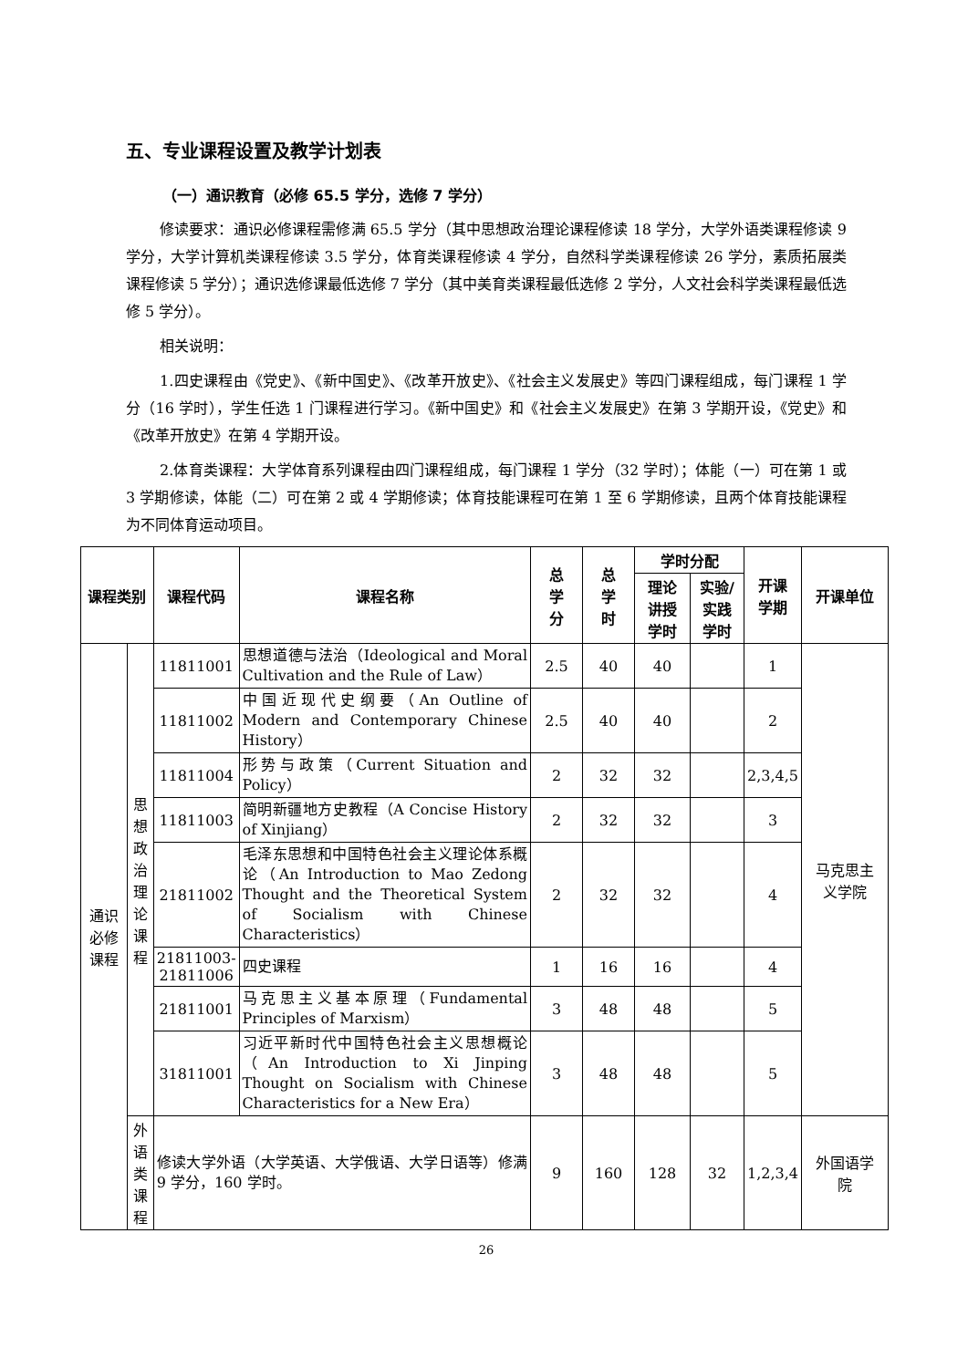五、专业课程设置及教学计划表
（一）通识教育（必修 65.5 学分，选修 7 学分）
修读要求：通识必修课程需修满 65.5 学分（其中思想政治理论课程修读 18 学分，大学外语类课程修读 9 学分，大学计算机类课程修读 3.5 学分，体育类课程修读 4 学分，自然科学类课程修读 26 学分，素质拓展类课程修读 5 学分）；通识选修课最低选修 7 学分（其中美育类课程最低选修 2 学分，人文社会科学类课程最低选修 5 学分）。
相关说明：
1.四史课程由《党史》、《新中国史》、《改革开放史》、《社会主义发展史》等四门课程组成，每门课程 1 学分（16 学时），学生任选 1 门课程进行学习。《新中国史》和《社会主义发展史》在第 3 学期开设，《党史》和《改革开放史》在第 4 学期开设。
2.体育类课程：大学体育系列课程由四门课程组成，每门课程 1 学分（32 学时）；体能（一）可在第 1 或 3 学期修读，体能（二）可在第 2 或 4 学期修读；体育技能课程可在第 1 至 6 学期修读，且两个体育技能课程为不同体育运动项目。
| 课程类别 | | 课程代码 | 课程名称 | 总 学 分 | 总 学 时 | 学时分配 | | 开课 学期 | 开课单位 |
| --- | --- | --- | --- | --- | --- | --- | --- | --- | --- |
| | | | | | | 理论 讲授 学时 | 实验/ 实践 学时 | | |
| 通识 必修 课程 | 思想 政治 理论 课程 | 11811001 | 思想道德与法治（Ideological and Moral Cultivation and the Rule of Law） | 2.5 | 40 | 40 | | 1 | 马克思主 义学院 |
| | | 11811002 | 中国近现代史纲要（An Outline of Modern and Contemporary Chinese History） | 2.5 | 40 | 40 | | 2 | |
| | | 11811004 | 形势与政策（Current Situation and Policy） | 2 | 32 | 32 | | 2,3,4,5 | |
| | | 11811003 | 简明新疆地方史教程（A Concise History of Xinjiang） | 2 | 32 | 32 | | 3 | |
| | | 21811002 | 毛泽东思想和中国特色社会主义理论体系概论（An Introduction to Mao Zedong Thought and the Theoretical System of Socialism with Chinese Characteristics） | 2 | 32 | 32 | | 4 | |
| | | 21811003- 21811006 | 四史课程 | 1 | 16 | 16 | | 4 | |
| | | 21811001 | 马克思主义基本原理（Fundamental Principles of Marxism） | 3 | 48 | 48 | | 5 | |
| | | 31811001 | 习近平新时代中国特色社会主义思想概论（An Introduction to Xi Jinping Thought on Socialism with Chinese Characteristics for a New Era） | 3 | 48 | 48 | | 5 | |
| | 外语 类 课程 | 修读大学外语（大学英语、大学俄语、大学日语等）修满 9 学分，160 学时。 | | 9 | 160 | 128 | 32 | 1,2,3,4 | 外国语学 院 |
26